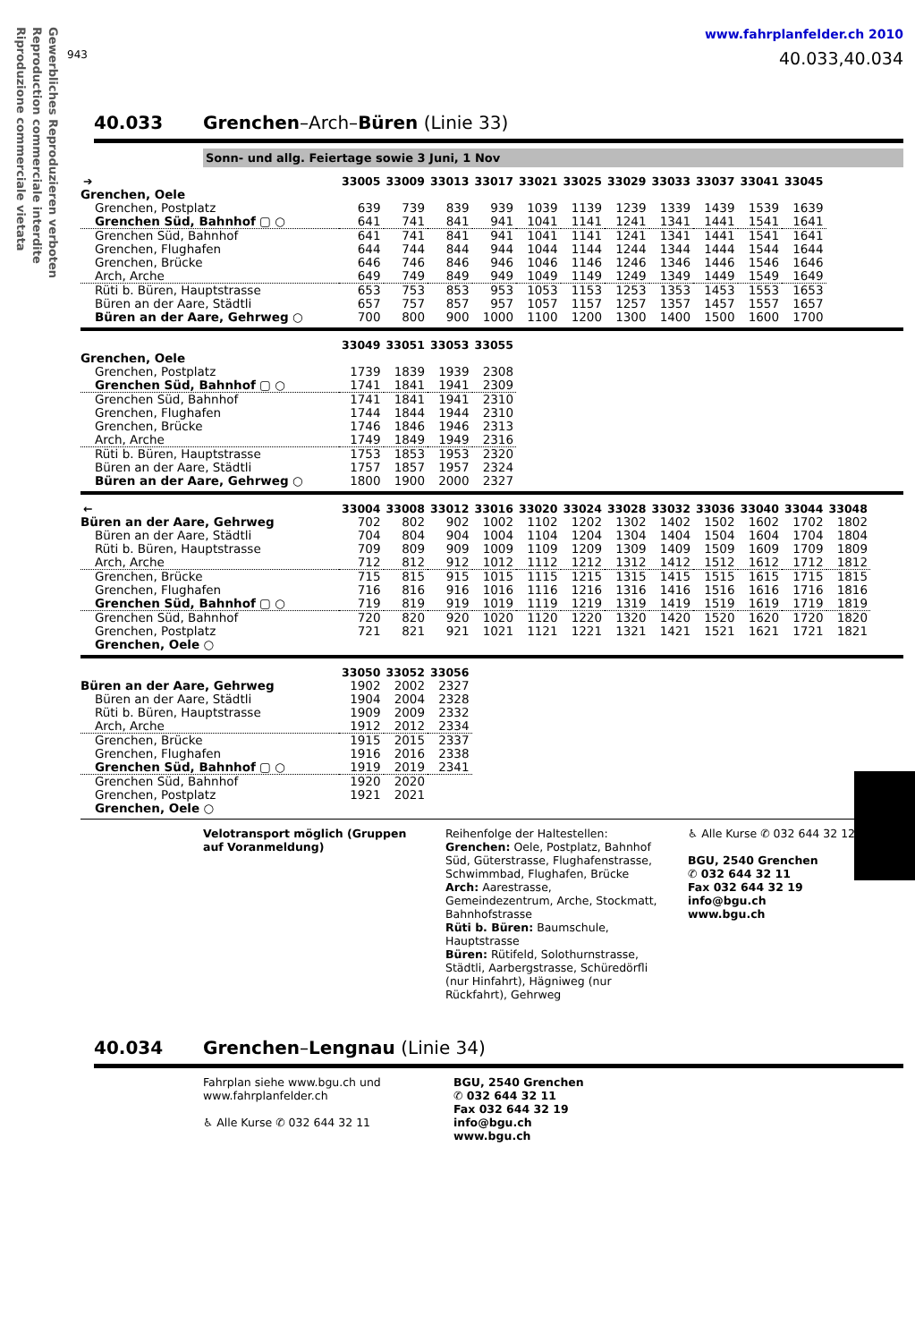Gewerbliches Reproduzieren verboten
Reproduction commerciale interdite
Riproduzione commerciale vietata
www.fahrplanfelder.ch 2010
943 40.033,40.034
40.033 Grenchen–Arch–Büren (Linie 33)
Sonn- und allg. Feiertage sowie 3 Juni, 1 Nov
| ➔ | 33005 | 33009 | 33013 | 33017 | 33021 | 33025 | 33029 | 33033 | 33037 | 33041 | 33045 |
| --- | --- | --- | --- | --- | --- | --- | --- | --- | --- | --- | --- |
| Grenchen, Oele | | | | | | | | | | | |
| Grenchen, Postplatz | 639 | 739 | 839 | 939 | 1039 | 1139 | 1239 | 1339 | 1439 | 1539 | 1639 |
| Grenchen Süd, Bahnhof ▢ ○ | 641 | 741 | 841 | 941 | 1041 | 1141 | 1241 | 1341 | 1441 | 1541 | 1641 |
| Grenchen Süd, Bahnhof | 641 | 741 | 841 | 941 | 1041 | 1141 | 1241 | 1341 | 1441 | 1541 | 1641 |
| Grenchen, Flughafen | 644 | 744 | 844 | 944 | 1044 | 1144 | 1244 | 1344 | 1444 | 1544 | 1644 |
| Grenchen, Brücke | 646 | 746 | 846 | 946 | 1046 | 1146 | 1246 | 1346 | 1446 | 1546 | 1646 |
| Arch, Arche | 649 | 749 | 849 | 949 | 1049 | 1149 | 1249 | 1349 | 1449 | 1549 | 1649 |
| Rüti b. Büren, Hauptstrasse | 653 | 753 | 853 | 953 | 1053 | 1153 | 1253 | 1353 | 1453 | 1553 | 1653 |
| Büren an der Aare, Städtli | 657 | 757 | 857 | 957 | 1057 | 1157 | 1257 | 1357 | 1457 | 1557 | 1657 |
| Büren an der Aare, Gehrweg ○ | 700 | 800 | 900 | 1000 | 1100 | 1200 | 1300 | 1400 | 1500 | 1600 | 1700 |
| | 33049 | 33051 | 33053 | 33055 |
| --- | --- | --- | --- | --- |
| Grenchen, Oele | | | | |
| Grenchen, Postplatz | 1739 | 1839 | 1939 | 2308 |
| Grenchen Süd, Bahnhof ▢ ○ | 1741 | 1841 | 1941 | 2309 |
| Grenchen Süd, Bahnhof | 1741 | 1841 | 1941 | 2310 |
| Grenchen, Flughafen | 1744 | 1844 | 1944 | 2310 |
| Grenchen, Brücke | 1746 | 1846 | 1946 | 2313 |
| Arch, Arche | 1749 | 1849 | 1949 | 2316 |
| Rüti b. Büren, Hauptstrasse | 1753 | 1853 | 1953 | 2320 |
| Büren an der Aare, Städtli | 1757 | 1857 | 1957 | 2324 |
| Büren an der Aare, Gehrweg ○ | 1800 | 1900 | 2000 | 2327 |
| ← | 33004 | 33008 | 33012 | 33016 | 33020 | 33024 | 33028 | 33032 | 33036 | 33040 | 33044 | 33048 |
| --- | --- | --- | --- | --- | --- | --- | --- | --- | --- | --- | --- | --- |
| Büren an der Aare, Gehrweg | 702 | 802 | 902 | 1002 | 1102 | 1202 | 1302 | 1402 | 1502 | 1602 | 1702 | 1802 |
| Büren an der Aare, Städtli | 704 | 804 | 904 | 1004 | 1104 | 1204 | 1304 | 1404 | 1504 | 1604 | 1704 | 1804 |
| Rüti b. Büren, Hauptstrasse | 709 | 809 | 909 | 1009 | 1109 | 1209 | 1309 | 1409 | 1509 | 1609 | 1709 | 1809 |
| Arch, Arche | 712 | 812 | 912 | 1012 | 1112 | 1212 | 1312 | 1412 | 1512 | 1612 | 1712 | 1812 |
| Grenchen, Brücke | 715 | 815 | 915 | 1015 | 1115 | 1215 | 1315 | 1415 | 1515 | 1615 | 1715 | 1815 |
| Grenchen, Flughafen | 716 | 816 | 916 | 1016 | 1116 | 1216 | 1316 | 1416 | 1516 | 1616 | 1716 | 1816 |
| Grenchen Süd, Bahnhof ▢ ○ | 719 | 819 | 919 | 1019 | 1119 | 1219 | 1319 | 1419 | 1519 | 1619 | 1719 | 1819 |
| Grenchen Süd, Bahnhof | 720 | 820 | 920 | 1020 | 1120 | 1220 | 1320 | 1420 | 1520 | 1620 | 1720 | 1820 |
| Grenchen, Postplatz | 721 | 821 | 921 | 1021 | 1121 | 1221 | 1321 | 1421 | 1521 | 1621 | 1721 | 1821 |
| Grenchen, Oele ○ | | | | | | | | | | | | |
| | 33050 | 33052 | 33056 |
| --- | --- | --- | --- |
| Büren an der Aare, Gehrweg | 1902 | 2002 | 2327 |
| Büren an der Aare, Städtli | 1904 | 2004 | 2328 |
| Rüti b. Büren, Hauptstrasse | 1909 | 2009 | 2332 |
| Arch, Arche | 1912 | 2012 | 2334 |
| Grenchen, Brücke | 1915 | 2015 | 2337 |
| Grenchen, Flughafen | 1916 | 2016 | 2338 |
| Grenchen Süd, Bahnhof ▢ ○ | 1919 | 2019 | 2341 |
| Grenchen Süd, Bahnhof | 1920 | 2020 | |
| Grenchen, Postplatz | 1921 | 2021 | |
| Grenchen, Oele ○ | | | |
Velotransport möglich (Gruppen auf Voranmeldung)
Reihenfolge der Haltestellen:
Grenchen: Oele, Postplatz, Bahnhof Süd, Güterstrasse, Flughafenstrasse, Schwimmbad, Flughafen, Brücke
Arch: Aarestrasse, Gemeindezentrum, Arche, Stockmatt, Bahnhofstrasse
Rüti b. Büren: Baumschule, Hauptstrasse
Büren: Rütifeld, Solothurnstrasse, Städtli, Aarbergstrasse, Schüredörfli (nur Hinfahrt), Hägniweg (nur Rückfahrt), Gehrweg
♿ Alle Kurse ✆ 032 644 32 12
BGU, 2540 Grenchen
✆ 032 644 32 11
Fax 032 644 32 19
info@bgu.ch
www.bgu.ch
40.034 Grenchen–Lengnau (Linie 34)
Fahrplan siehe www.bgu.ch und www.fahrplanfelder.ch
♿ Alle Kurse ✆ 032 644 32 11
BGU, 2540 Grenchen
✆ 032 644 32 11
Fax 032 644 32 19
info@bgu.ch
www.bgu.ch